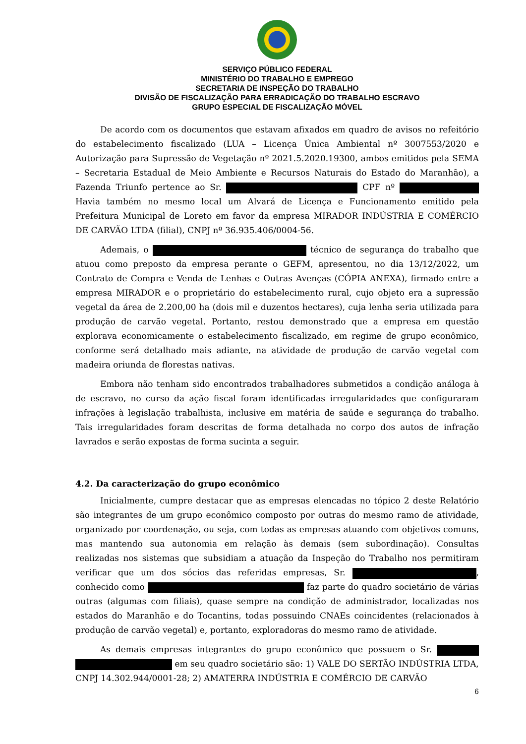SERVIÇO PÚBLICO FEDERAL
MINISTÉRIO DO TRABALHO E EMPREGO
SECRETARIA DE INSPEÇÃO DO TRABALHO
DIVISÃO DE FISCALIZAÇÃO PARA ERRADICAÇÃO DO TRABALHO ESCRAVO
GRUPO ESPECIAL DE FISCALIZAÇÃO MÓVEL
De acordo com os documentos que estavam afixados em quadro de avisos no refeitório do estabelecimento fiscalizado (LUA – Licença Única Ambiental nº 3007553/2020 e Autorização para Supressão de Vegetação nº 2021.5.2020.19300, ambos emitidos pela SEMA – Secretaria Estadual de Meio Ambiente e Recursos Naturais do Estado do Maranhão), a Fazenda Triunfo pertence ao Sr. CPF nº Havia também no mesmo local um Alvará de Licença e Funcionamento emitido pela Prefeitura Municipal de Loreto em favor da empresa MIRADOR INDÚSTRIA E COMÉRCIO DE CARVÃO LTDA (filial), CNPJ nº 36.935.406/0004-56.
Ademais, o técnico de segurança do trabalho que atuou como preposto da empresa perante o GEFM, apresentou, no dia 13/12/2022, um Contrato de Compra e Venda de Lenhas e Outras Avenças (CÓPIA ANEXA), firmado entre a empresa MIRADOR e o proprietário do estabelecimento rural, cujo objeto era a supressão vegetal da área de 2.200,00 ha (dois mil e duzentos hectares), cuja lenha seria utilizada para produção de carvão vegetal. Portanto, restou demonstrado que a empresa em questão explorava economicamente o estabelecimento fiscalizado, em regime de grupo econômico, conforme será detalhado mais adiante, na atividade de produção de carvão vegetal com madeira oriunda de florestas nativas.
Embora não tenham sido encontrados trabalhadores submetidos a condição análoga à de escravo, no curso da ação fiscal foram identificadas irregularidades que configuraram infrações à legislação trabalhista, inclusive em matéria de saúde e segurança do trabalho. Tais irregularidades foram descritas de forma detalhada no corpo dos autos de infração lavrados e serão expostas de forma sucinta a seguir.
4.2. Da caracterização do grupo econômico
Inicialmente, cumpre destacar que as empresas elencadas no tópico 2 deste Relatório são integrantes de um grupo econômico composto por outras do mesmo ramo de atividade, organizado por coordenação, ou seja, com todas as empresas atuando com objetivos comuns, mas mantendo sua autonomia em relação às demais (sem subordinação). Consultas realizadas nos sistemas que subsidiam a atuação da Inspeção do Trabalho nos permitiram verificar que um dos sócios das referidas empresas, Sr. , conhecido como faz parte do quadro societário de várias outras (algumas com filiais), quase sempre na condição de administrador, localizadas nos estados do Maranhão e do Tocantins, todas possuindo CNAEs coincidentes (relacionados à produção de carvão vegetal) e, portanto, exploradoras do mesmo ramo de atividade.
As demais empresas integrantes do grupo econômico que possuem o Sr. em seu quadro societário são: 1) VALE DO SERTÃO INDÚSTRIA LTDA, CNPJ 14.302.944/0001-28; 2) AMATERRA INDÚSTRIA E COMÉRCIO DE CARVÃO
6